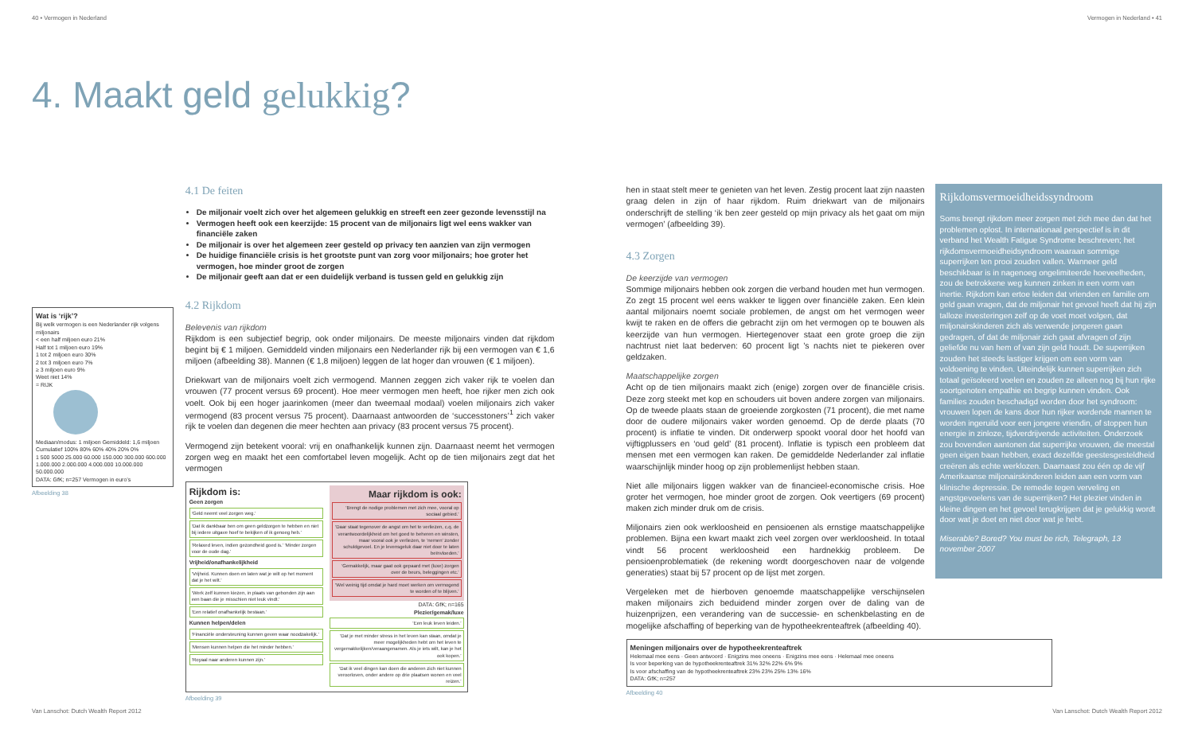40 • Vermogen in Nederland Vermogen in Nederland • 41
4. Maakt geld gelukkig?
Wat is ‘rijk’?
Bij welk vermogen is een Nederlander rijk volgens miljonairs
< een half miljoen euro 21%
Half tot 1 miljoen euro 19%
1 tot 2 miljoen euro 30%
2 tot 3 miljoen euro 7%
≥ 3 miljoen euro 9%
Weet niet 14%
= RIJK
Mediaan/modus: 1 miljoen Gemiddeld: 1,6 miljoen
Cumulatief 100% 80% 60% 40% 20% 0%
1 500 5000 25.000 60.000 150.000 300.000 600.000 1.000.000 2.000.000 4.000.000 10.000.000 50.000.000
DATA: GfK; n=257 Vermogen in euro’s
Afbeelding 38
4.1 De feiten
De miljonair voelt zich over het algemeen gelukkig en streeft een zeer gezonde levensstijl na
Vermogen heeft ook een keerzijde: 15 procent van de miljonairs ligt wel eens wakker van financiële zaken
De miljonair is over het algemeen zeer gesteld op privacy ten aanzien van zijn vermogen
De huidige financiële crisis is het grootste punt van zorg voor miljonairs; hoe groter het vermogen, hoe minder groot de zorgen
De miljonair geeft aan dat er een duidelijk verband is tussen geld en gelukkig zijn
4.2 Rijkdom
Belevenis van rijkdom
Rijkdom is een subjectief begrip, ook onder miljonairs. De meeste miljonairs vinden dat rijkdom begint bij € 1 miljoen. Gemiddeld vinden miljonairs een Nederlander rijk bij een vermogen van € 1,6 miljoen (afbeelding 38). Mannen (€ 1,8 miljoen) leggen de lat hoger dan vrouwen (€ 1 miljoen).
Driekwart van de miljonairs voelt zich vermogend. Mannen zeggen zich vaker rijk te voelen dan vrouwen (77 procent versus 69 procent). Hoe meer vermogen men heeft, hoe rijker men zich ook voelt. Ook bij een hoger jaarinkomen (meer dan tweemaal modaal) voelen miljonairs zich vaker vermogend (83 procent versus 75 procent). Daarnaast antwoorden de ‘successtoners’<sup>1</sup> zich vaker rijk te voelen dan degenen die meer hechten aan privacy (83 procent versus 75 procent).
Vermogend zijn betekent vooral: vrij en onafhankelijk kunnen zijn. Daarnaast neemt het vermogen zorgen weg en maakt het een comfortabel leven mogelijk. Acht op de tien miljonairs zegt dat het vermogen
Rijkdom is:
Geen zorgen
‘Geld neemt veel zorgen weg.’
‘Dat ik dankbaar ben om geen geldzorgen te hebben en niet bij iedere uitgave hoef te bekijken of ik genoeg heb.’
‘Relaxed leven, indien gezondheid goed is.’ ‘Minder zorgen voor de oude dag.’
Vrijheid/onafhankelijkheid
‘Vrijheid. Kunnen doen en laten wat je wilt op het moment dat je het wilt.’
‘Werk zelf kunnen kiezen, in plaats van gebonden zijn aan een baan die je misschien niet leuk vindt.’
‘Een relatief onafhankelijk bestaan.’
Kunnen helpen/delen
‘Financiële ondersteuning kunnen geven waar noodzakelijk.’
‘Mensen kunnen helpen die het minder hebben.’
‘Royaal naar anderen kunnen zijn.’
Maar rijkdom is ook:
‘Brengt de nodige problemen met zich mee, vooral op sociaal gebied.’
‘Daar staat tegenover de angst om het te verliezen, c.q. de verantwoordelijkheid om het goed te beheren en winsten, maar vooral ook je verliezen, te ‘nemen’ zonder schuldgevoel. En je levensgeluk daar niet door te laten beïnvloeden.’
‘Gemakkelijk, maar gaat ook gepaard met (luxe) zorgen over de beurs, beleggingen etc.’
‘Wel weinig tijd omdat je hard moet werken om vermogend te worden of te blijven.’
DATA: GfK; n=165
Plezier/gemak/luxe
‘Een leuk leven leiden.’
‘Dat je met minder stress in het leven kan staan, omdat je meer mogelijkheden hebt om het leven te vergemakkelijken/veraangenamen. Als je iets wilt, kan je het ook kopen.’
‘Dat ik veel dingen kan doen die anderen zich niet kunnen veroorloven, onder andere op drie plaatsen wonen en veel reizen.’
Afbeelding 39
hen in staat stelt meer te genieten van het leven. Zestig procent laat zijn naasten graag delen in zijn of haar rijkdom. Ruim driekwart van de miljonairs onderschrijft de stelling ‘ik ben zeer gesteld op mijn privacy als het gaat om mijn vermogen’ (afbeelding 39).
4.3 Zorgen
De keerzijde van vermogen
Sommige miljonairs hebben ook zorgen die verband houden met hun vermogen. Zo zegt 15 procent wel eens wakker te liggen over financiële zaken. Een klein aantal miljonairs noemt sociale problemen, de angst om het vermogen weer kwijt te raken en de offers die gebracht zijn om het vermogen op te bouwen als keerzijde van hun vermogen. Hiertegenover staat een grote groep die zijn nachtrust niet laat bederven: 60 procent ligt ’s nachts niet te piekeren over geldzaken.
Maatschappelijke zorgen
Acht op de tien miljonairs maakt zich (enige) zorgen over de financiële crisis. Deze zorg steekt met kop en schouders uit boven andere zorgen van miljonairs. Op de tweede plaats staan de groeiende zorgkosten (71 procent), die met name door de oudere miljonairs vaker worden genoemd. Op de derde plaats (70 procent) is inflatie te vinden. Dit onderwerp spookt vooral door het hoofd van vijftigplussers en ‘oud geld’ (81 procent). Inflatie is typisch een probleem dat mensen met een vermogen kan raken. De gemiddelde Nederlander zal inflatie waarschijnlijk minder hoog op zijn problemenlijst hebben staan.
Niet alle miljonairs liggen wakker van de financieel-economische crisis. Hoe groter het vermogen, hoe minder groot de zorgen. Ook veertigers (69 procent) maken zich minder druk om de crisis.
Miljonairs zien ook werkloosheid en pensioenen als ernstige maatschappelijke problemen. Bijna een kwart maakt zich veel zorgen over werkloosheid. In totaal vindt 56 procent werkloosheid een hardnekkig probleem. De pensioenproblematiek (de rekening wordt doorgeschoven naar de volgende generaties) staat bij 57 procent op de lijst met zorgen.
Vergeleken met de hierboven genoemde maatschappelijke verschijnselen maken miljonairs zich beduidend minder zorgen over de daling van de huizenprijzen, een verandering van de successie- en schenkbelasting en de mogelijke afschaffing of beperking van de hypotheekrenteaftrek (afbeelding 40).
Meningen miljonairs over de hypotheekrenteaftrek
Helemaal mee eens · Geen antwoord · Enigzins mee oneens · Enigzins mee eens · Helemaal mee oneens
Is voor beperking van de hypotheekrenteaftrek 31% 32% 22% 6% 9%
Is voor afschaffing van de hypotheekrenteaftrek 23% 23% 25% 13% 16%
DATA: GfK; n=257
Afbeelding 40
Rijkdomsvermoeidheidssyndroom
Soms brengt rijkdom meer zorgen met zich mee dan dat het problemen oplost. In internationaal perspectief is in dit verband het Wealth Fatigue Syndrome beschreven; het rijkdomsvermoeidheidsyndroom waaraan sommige superrijken ten prooi zouden vallen. Wanneer geld beschikbaar is in nagenoeg ongelimiteerde hoeveelheden, zou de betrokkene weg kunnen zinken in een vorm van inertie. Rijkdom kan ertoe leiden dat vrienden en familie om geld gaan vragen, dat de miljonair het gevoel heeft dat hij zijn talloze investeringen zelf op de voet moet volgen, dat miljonairskinderen zich als verwende jongeren gaan gedragen, of dat de miljonair zich gaat afvragen of zijn geliefde nu van hem of van zijn geld houdt. De superrijken zouden het steeds lastiger krijgen om een vorm van voldoening te vinden. Uiteindelijk kunnen superrijken zich totaal geïsoleerd voelen en zouden ze alleen nog bij hun rijke soortgenoten empathie en begrip kunnen vinden. Ook families zouden beschadigd worden door het syndroom: vrouwen lopen de kans door hun rijker wordende mannen te worden ingeruild voor een jongere vriendin, of stoppen hun energie in zinloze, tijdverdrijvende activiteiten. Onderzoek zou bovendien aantonen dat superrijke vrouwen, die meestal geen eigen baan hebben, exact dezelfde geestesgesteldheid creëren als echte werklozen. Daarnaast zou één op de vijf Amerikaanse miljonairskinderen leiden aan een vorm van klinische depressie. De remedie tegen verveling en angstgevoelens van de superrijken? Het plezier vinden in kleine dingen en het gevoel terugkrijgen dat je gelukkig wordt door wat je doet en niet door wat je hebt.
Miserable? Bored? You must be rich, Telegraph, 13 november 2007
Van Lanschot: Dutch Wealth Report 2012 Van Lanschot: Dutch Wealth Report 2012